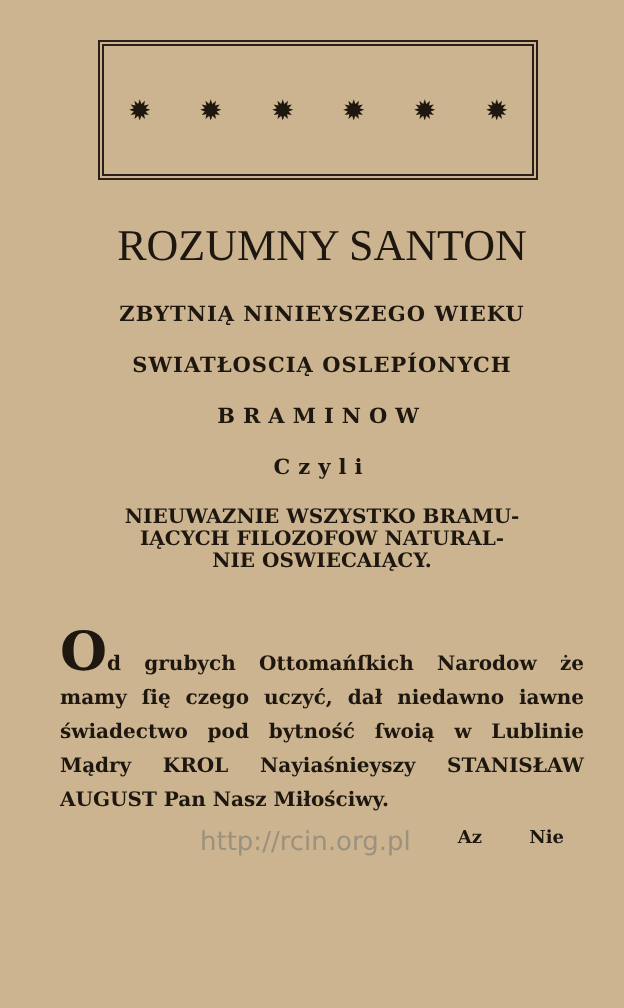✹ ✹ ✹ ✹ ✹ ✹
ROZUMNY SANTON
ZBYTNIĄ NINIEYSZEGO WIEKU
SWIATŁOSCIĄ OSLEPÍONYCH
BRAMINOW
Czyli
NIEUWAZNIE WSZYSTKO BRAMU-
IĄCYCH FILOZOFOW NATURAL-
NIE OSWIECAIĄCY.
Od grubych Ottomańſkich Narodow że mamy ſię czego uczyć, dał niedawno iawne świadectwo pod bytność ſwoią w Lublinie Mądry KROL Nayiaśnieyszy STANISŁAW AUGUST Pan Nasz Miłościwy.
http://rcin.org.pl Az Nie